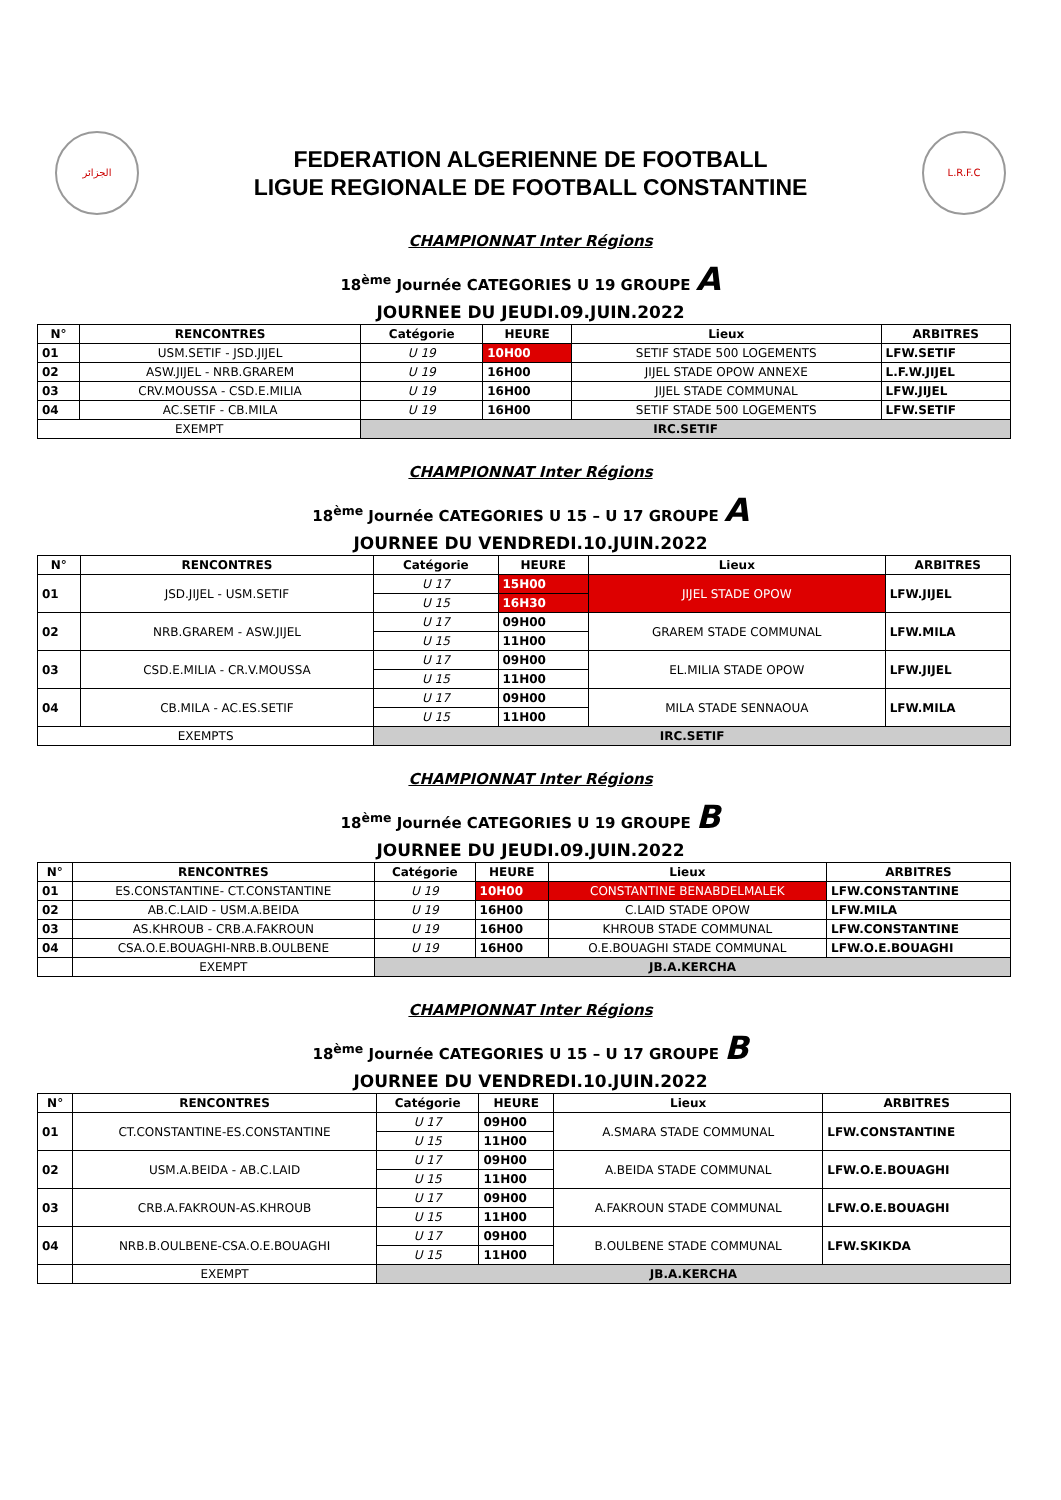الجزائر
FEDERATION ALGERIENNE DE FOOTBALL
LIGUE REGIONALE DE FOOTBALL CONSTANTINE
L.R.F.C
CHAMPIONNAT Inter Régions
18<sup>ème</sup> Journée CATEGORIES U 19 GROUPE A
JOURNEE DU JEUDI.09.JUIN.2022
| N° | RENCONTRES | Catégorie | HEURE | Lieux | ARBITRES |
| --- | --- | --- | --- | --- | --- |
| 01 | USM.SETIF - JSD.JIJEL | U 19 | 10H00 | SETIF STADE 500 LOGEMENTS | LFW.SETIF |
| 02 | ASW.JIJEL - NRB.GRAREM | U 19 | 16H00 | JIJEL STADE OPOW ANNEXE | L.F.W.JIJEL |
| 03 | CRV.MOUSSA - CSD.E.MILIA | U 19 | 16H00 | JIJEL STADE COMMUNAL | LFW.JIJEL |
| 04 | AC.SETIF - CB.MILA | U 19 | 16H00 | SETIF STADE 500 LOGEMENTS | LFW.SETIF |
| EXEMPT | | IRC.SETIF | | | |
CHAMPIONNAT Inter Régions
18<sup>ème</sup> Journée CATEGORIES U 15 – U 17 GROUPE A
JOURNEE DU VENDREDI.10.JUIN.2022
| N° | RENCONTRES | Catégorie | HEURE | Lieux | ARBITRES |
| --- | --- | --- | --- | --- | --- |
| 01 | JSD.JIJEL - USM.SETIF | U 17 | 15H00 | JIJEL STADE OPOW | LFW.JIJEL |
| | | U 15 | 16H30 | | |
| 02 | NRB.GRAREM - ASW.JIJEL | U 17 | 09H00 | GRAREM STADE COMMUNAL | LFW.MILA |
| | | U 15 | 11H00 | | |
| 03 | CSD.E.MILIA - CR.V.MOUSSA | U 17 | 09H00 | EL.MILIA STADE OPOW | LFW.JIJEL |
| | | U 15 | 11H00 | | |
| 04 | CB.MILA - AC.ES.SETIF | U 17 | 09H00 | MILA STADE SENNAOUA | LFW.MILA |
| | | U 15 | 11H00 | | |
| EXEMPTS | | IRC.SETIF | | | |
CHAMPIONNAT Inter Régions
18<sup>ème</sup> Journée CATEGORIES U 19 GROUPE B
JOURNEE DU JEUDI.09.JUIN.2022
| N° | RENCONTRES | Catégorie | HEURE | Lieux | ARBITRES |
| --- | --- | --- | --- | --- | --- |
| 01 | ES.CONSTANTINE- CT.CONSTANTINE | U 19 | 10H00 | CONSTANTINE BENABDELMALEK | LFW.CONSTANTINE |
| 02 | AB.C.LAID - USM.A.BEIDA | U 19 | 16H00 | C.LAID STADE OPOW | LFW.MILA |
| 03 | AS.KHROUB - CRB.A.FAKROUN | U 19 | 16H00 | KHROUB STADE COMMUNAL | LFW.CONSTANTINE |
| 04 | CSA.O.E.BOUAGHI-NRB.B.OULBENE | U 19 | 16H00 | O.E.BOUAGHI STADE COMMUNAL | LFW.O.E.BOUAGHI |
| | EXEMPT | JB.A.KERCHA | | | |
CHAMPIONNAT Inter Régions
18<sup>ème</sup> Journée CATEGORIES U 15 – U 17 GROUPE B
JOURNEE DU VENDREDI.10.JUIN.2022
| N° | RENCONTRES | Catégorie | HEURE | Lieux | ARBITRES |
| --- | --- | --- | --- | --- | --- |
| 01 | CT.CONSTANTINE-ES.CONSTANTINE | U 17 | 09H00 | A.SMARA STADE COMMUNAL | LFW.CONSTANTINE |
| | | U 15 | 11H00 | | |
| 02 | USM.A.BEIDA - AB.C.LAID | U 17 | 09H00 | A.BEIDA STADE COMMUNAL | LFW.O.E.BOUAGHI |
| | | U 15 | 11H00 | | |
| 03 | CRB.A.FAKROUN-AS.KHROUB | U 17 | 09H00 | A.FAKROUN STADE COMMUNAL | LFW.O.E.BOUAGHI |
| | | U 15 | 11H00 | | |
| 04 | NRB.B.OULBENE-CSA.O.E.BOUAGHI | U 17 | 09H00 | B.OULBENE STADE COMMUNAL | LFW.SKIKDA |
| | | U 15 | 11H00 | | |
| | EXEMPT | JB.A.KERCHA | | | |